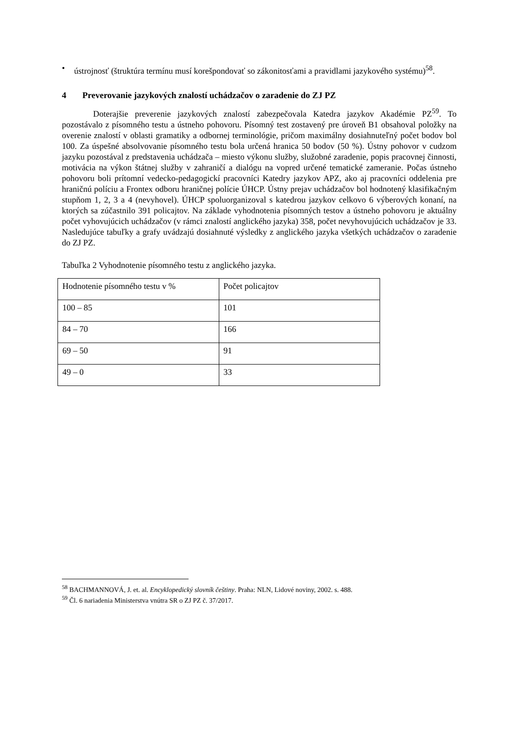• ústrojnosť (štruktúra termínu musí korešpondovať so zákonitosťami a pravidlami jazykového systému)<sup>58</sup>.
4 Preverovanie jazykových znalostí uchádzačov o zaradenie do ZJ PZ
Doterajšie preverenie jazykových znalostí zabezpečovala Katedra jazykov Akadémie PZ<sup>59</sup>. To pozostávalo z písomného testu a ústneho pohovoru. Písomný test zostavený pre úroveň B1 obsahoval položky na overenie znalostí v oblasti gramatiky a odbornej terminológie, pričom maximálny dosiahnuteľný počet bodov bol 100. Za úspešné absolvovanie písomného testu bola určená hranica 50 bodov (50 %). Ústny pohovor v cudzom jazyku pozostával z predstavenia uchádzača – miesto výkonu služby, služobné zaradenie, popis pracovnej činnosti, motivácia na výkon štátnej služby v zahraničí a dialógu na vopred určené tematické zameranie. Počas ústneho pohovoru boli prítomní vedecko-pedagogickí pracovníci Katedry jazykov APZ, ako aj pracovníci oddelenia pre hraničnú políciu a Frontex odboru hraničnej polície ÚHCP. Ústny prejav uchádzačov bol hodnotený klasifikačným stupňom 1, 2, 3 a 4 (nevyhovel). ÚHCP spoluorganizoval s katedrou jazykov celkovo 6 výberových konaní, na ktorých sa zúčastnilo 391 policajtov. Na základe vyhodnotenia písomných testov a ústneho pohovoru je aktuálny počet vyhovujúcich uchádzačov (v rámci znalostí anglického jazyka) 358, počet nevyhovujúcich uchádzačov je 33. Nasledujúce tabuľky a grafy uvádzajú dosiahnuté výsledky z anglického jazyka všetkých uchádzačov o zaradenie do ZJ PZ.
Tabuľka 2 Vyhodnotenie písomného testu z anglického jazyka.
| Hodnotenie písomného testu v % | Počet policajtov |
| 100 – 85 | 101 |
| 84 – 70 | 166 |
| 69 – 50 | 91 |
| 49 – 0 | 33 |
<sup>58</sup> BACHMANNOVÁ, J. et. al. Encyklopedický slovník češtiny. Praha: NLN, Lidové noviny, 2002. s. 488.
<sup>59</sup> Čl. 6 nariadenia Ministerstva vnútra SR o ZJ PZ č. 37/2017.